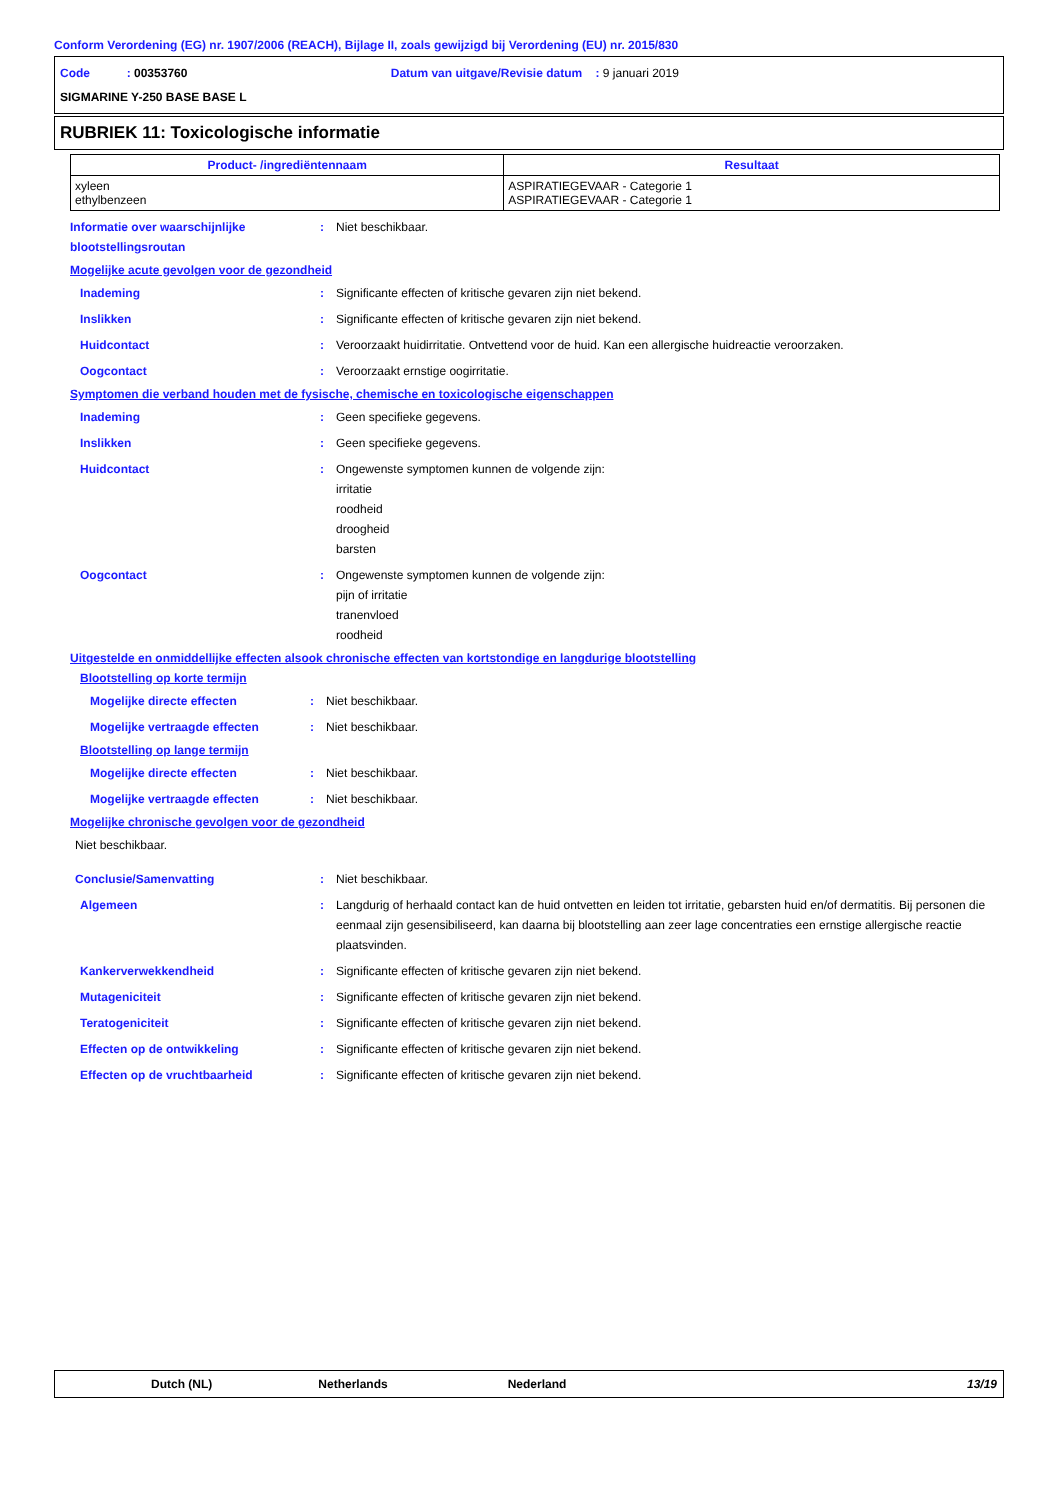Conform Verordening (EG) nr. 1907/2006 (REACH), Bijlage II, zoals gewijzigd bij Verordening (EU) nr. 2015/830
Code : 00353760 Datum van uitgave/Revisie datum : 9 januari 2019
SIGMARINE Y-250 BASE BASE L
RUBRIEK 11: Toxicologische informatie
| Product- /ingrediëntennaam | Resultaat |
| --- | --- |
| xyleen ethylbenzeen | ASPIRATIEGEVAAR - Categorie 1 ASPIRATIEGEVAAR - Categorie 1 |
Informatie over waarschijnlijke blootstellingsroutan
: Niet beschikbaar.
Mogelijke acute gevolgen voor de gezondheid
Inademing : Significante effecten of kritische gevaren zijn niet bekend.
Inslikken : Significante effecten of kritische gevaren zijn niet bekend.
Huidcontact : Veroorzaakt huidirritatie. Ontvettend voor de huid. Kan een allergische huidreactie veroorzaken.
Oogcontact : Veroorzaakt ernstige oogirritatie.
Symptomen die verband houden met de fysische, chemische en toxicologische eigenschappen
Inademing : Geen specifieke gegevens.
Inslikken : Geen specifieke gegevens.
Huidcontact : Ongewenste symptomen kunnen de volgende zijn:
irritatie
roodheid
droogheid
barsten
Oogcontact : Ongewenste symptomen kunnen de volgende zijn:
pijn of irritatie
tranenvloed
roodheid
Uitgestelde en onmiddellijke effecten alsook chronische effecten van kortstondige en langdurige blootstelling
Blootstelling op korte termijn
Mogelijke directe effecten : Niet beschikbaar.
Mogelijke vertraagde effecten : Niet beschikbaar.
Blootstelling op lange termijn
Mogelijke directe effecten : Niet beschikbaar.
Mogelijke vertraagde effecten : Niet beschikbaar.
Mogelijke chronische gevolgen voor de gezondheid
Niet beschikbaar.
Conclusie/Samenvatting : Niet beschikbaar.
Algemeen : Langdurig of herhaald contact kan de huid ontvetten en leiden tot irritatie, gebarsten huid en/of dermatitis. Bij personen die eenmaal zijn gesensibiliseerd, kan daarna bij blootstelling aan zeer lage concentraties een ernstige allergische reactie plaatsvinden.
Kankerverwekkendheid : Significante effecten of kritische gevaren zijn niet bekend.
Mutageniciteit : Significante effecten of kritische gevaren zijn niet bekend.
Teratogeniciteit : Significante effecten of kritische gevaren zijn niet bekend.
Effecten op de ontwikkeling : Significante effecten of kritische gevaren zijn niet bekend.
Effecten op de vruchtbaarheid : Significante effecten of kritische gevaren zijn niet bekend.
Dutch (NL) Netherlands Nederland 13/19